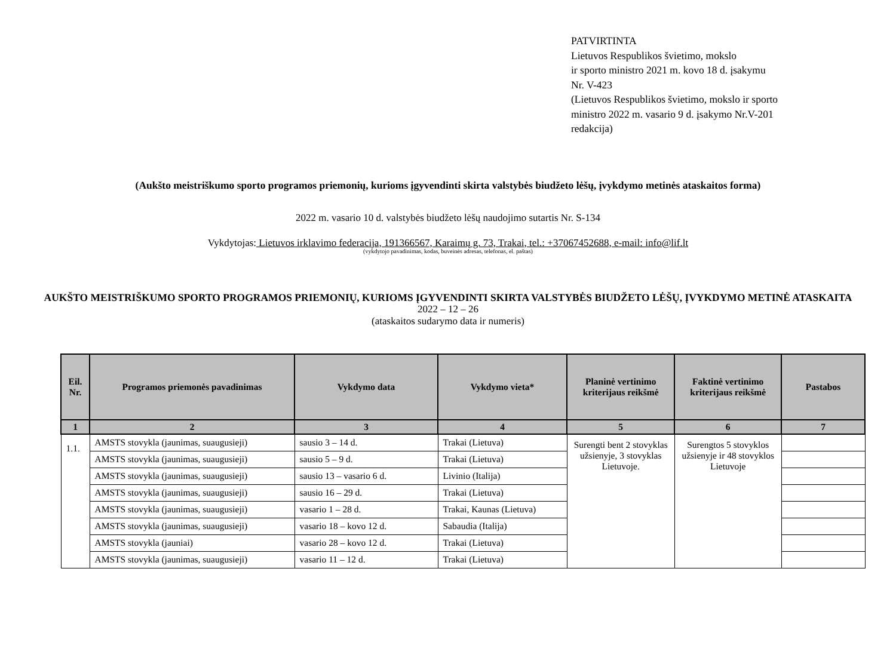PATVIRTINTA
Lietuvos Respublikos švietimo, mokslo
ir sporto ministro 2021 m. kovo 18 d. įsakymu
Nr. V-423
(Lietuvos Respublikos švietimo, mokslo ir sporto
ministro 2022 m. vasario 9 d. įsakymo Nr.V-201
redakcija)
(Aukšto meistriškumo sporto programos priemonių, kurioms įgyvendinti skirta valstybės biudžeto lėšų, įvykdymo metinės ataskaitos forma)
2022 m. vasario 10 d. valstybės biudžeto lėšų naudojimo sutartis Nr. S-134
Vykdytojas: Lietuvos irklavimo federacija, 191366567, Karaimų g. 73, Trakai, tel.: +37067452688, e-mail: info@lif.lt
(vykdytojo pavadinimas, kodas, buveinės adresas, telefonas, el. paštas)
AUKŠTO MEISTRIŠKUMO SPORTO PROGRAMOS PRIEMONIŲ, KURIOMS ĮGYVENDINTI SKIRTA VALSTYBĖS BIUDŽETO LĖŠŲ, ĮVYKDYMO METINĖ ATASKAITA
2022 – 12 – 26
(ataskaitos sudarymo data ir numeris)
| Eil. Nr. | Programos priemonės pavadinimas | Vykdymo data | Vykdymo vieta* | Planinė vertinimo kriterijaus reikšmė | Faktinė vertinimo kriterijaus reikšmė | Pastabos |
| --- | --- | --- | --- | --- | --- | --- |
| 1 | 2 | 3 | 4 | 5 | 6 | 7 |
| 1.1. | AMSTS stovykla (jaunimas, suaugusieji) | sausio 3 – 14 d. | Trakai (Lietuva) | Surengti bent 2 stovyklas užsienyje, 3 stovyklas Lietuvoje. | Surengtos 5 stovyklos užsienyje ir 48 stovyklos Lietuvoje | |
| | AMSTS stovykla (jaunimas, suaugusieji) | sausio 5 – 9 d. | Trakai (Lietuva) | | | |
| | AMSTS stovykla (jaunimas, suaugusieji) | sausio 13 – vasario 6 d. | Livinio (Italija) | | | |
| | AMSTS stovykla (jaunimas, suaugusieji) | sausio 16 – 29 d. | Trakai (Lietuva) | | | |
| | AMSTS stovykla (jaunimas, suaugusieji) | vasario 1 – 28 d. | Trakai, Kaunas (Lietuva) | | | |
| | AMSTS stovykla (jaunimas, suaugusieji) | vasario 18 – kovo 12 d. | Sabaudia (Italija) | | | |
| | AMSTS stovykla (jauniai) | vasario 28 – kovo 12 d. | Trakai (Lietuva) | | | |
| | AMSTS stovykla (jaunimas, suaugusieji) | vasario 11 – 12 d. | Trakai (Lietuva) | | | |